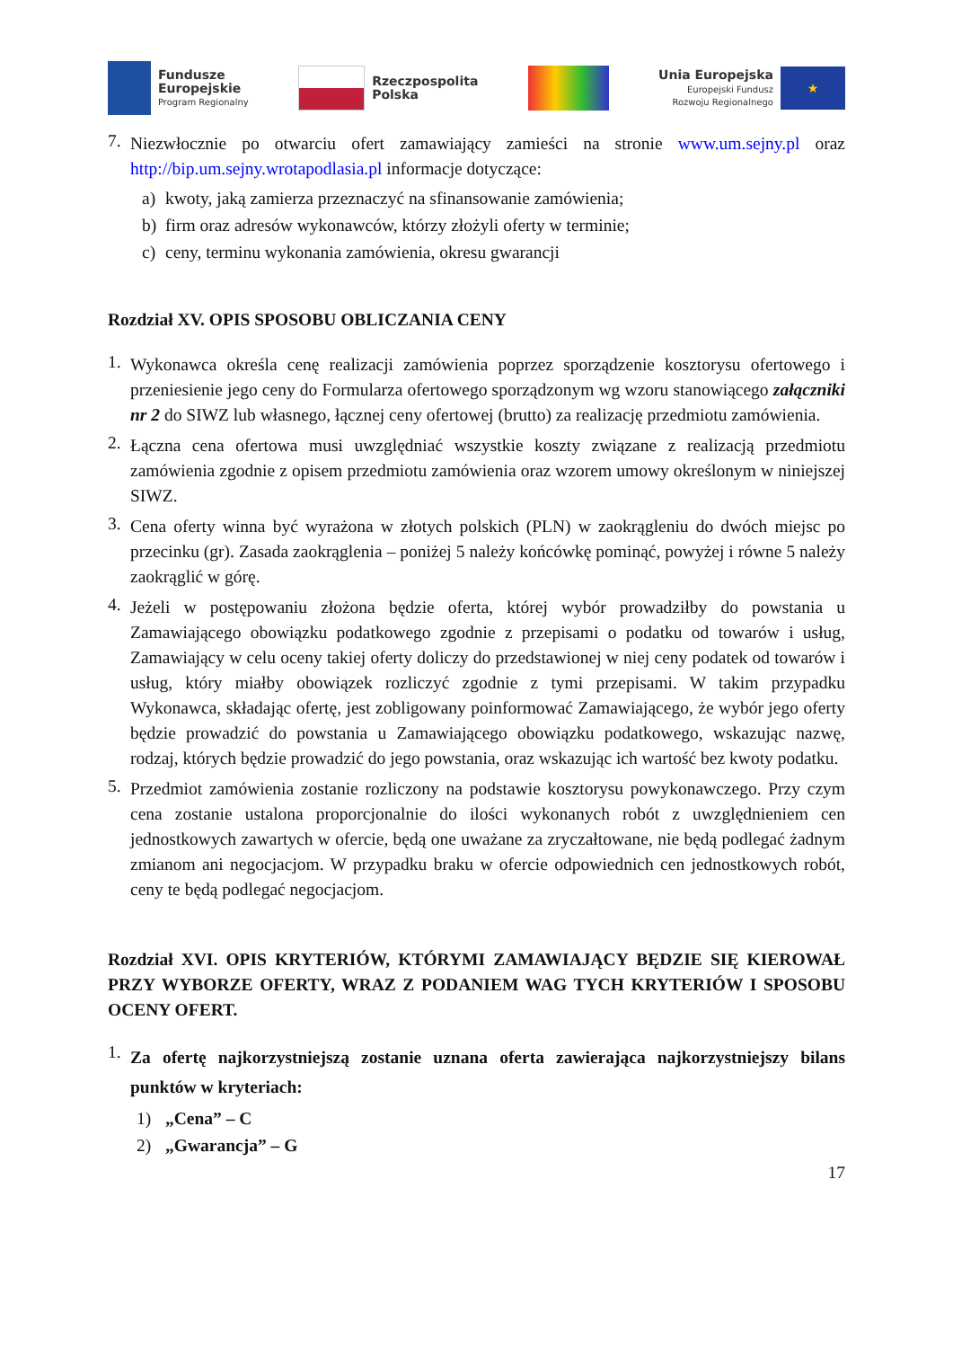Fundusze
Europejskie
Program Regionalny
Rzeczpospolita
Polska
Unia Europejska
Europejski Fundusz
Rozwoju Regionalnego
★
7.
Niezwłocznie po otwarciu ofert zamawiający zamieści na stronie www.um.sejny.pl oraz http://bip.um.sejny.wrotapodlasia.pl informacje dotyczące:
a) kwoty, jaką zamierza przeznaczyć na sfinansowanie zamówienia;
b) firm oraz adresów wykonawców, którzy złożyli oferty w terminie;
c) ceny, terminu wykonania zamówienia, okresu gwarancji
Rozdział XV. OPIS SPOSOBU OBLICZANIA CENY
1.
Wykonawca określa cenę realizacji zamówienia poprzez sporządzenie kosztorysu ofertowego i przeniesienie jego ceny do Formularza ofertowego sporządzonym wg wzoru stanowiącego załączniki nr 2 do SIWZ lub własnego, łącznej ceny ofertowej (brutto) za realizację przedmiotu zamówienia.
2.
Łączna cena ofertowa musi uwzględniać wszystkie koszty związane z realizacją przedmiotu zamówienia zgodnie z opisem przedmiotu zamówienia oraz wzorem umowy określonym w niniejszej SIWZ.
3.
Cena oferty winna być wyrażona w złotych polskich (PLN) w zaokrągleniu do dwóch miejsc po przecinku (gr). Zasada zaokrąglenia – poniżej 5 należy końcówkę pominąć, powyżej i równe 5 należy zaokrąglić w górę.
4.
Jeżeli w postępowaniu złożona będzie oferta, której wybór prowadziłby do powstania u Zamawiającego obowiązku podatkowego zgodnie z przepisami o podatku od towarów i usług, Zamawiający w celu oceny takiej oferty doliczy do przedstawionej w niej ceny podatek od towarów i usług, który miałby obowiązek rozliczyć zgodnie z tymi przepisami. W takim przypadku Wykonawca, składając ofertę, jest zobligowany poinformować Zamawiającego, że wybór jego oferty będzie prowadzić do powstania u Zamawiającego obowiązku podatkowego, wskazując nazwę, rodzaj, których będzie prowadzić do jego powstania, oraz wskazując ich wartość bez kwoty podatku.
5.
Przedmiot zamówienia zostanie rozliczony na podstawie kosztorysu powykonawczego. Przy czym cena zostanie ustalona proporcjonalnie do ilości wykonanych robót z uwzględnieniem cen jednostkowych zawartych w ofercie, będą one uważane za zryczałtowane, nie będą podlegać żadnym zmianom ani negocjacjom. W przypadku braku w ofercie odpowiednich cen jednostkowych robót, ceny te będą podlegać negocjacjom.
Rozdział XVI. OPIS KRYTERIÓW, KTÓRYMI ZAMAWIAJĄCY BĘDZIE SIĘ KIEROWAŁ PRZY WYBORZE OFERTY, WRAZ Z PODANIEM WAG TYCH KRYTERIÓW I SPOSOBU OCENY OFERT.
1.
Za ofertę najkorzystniejszą zostanie uznana oferta zawierająca najkorzystniejszy bilans punktów w kryteriach:
1) „Cena” – C
2) „Gwarancja” – G
17